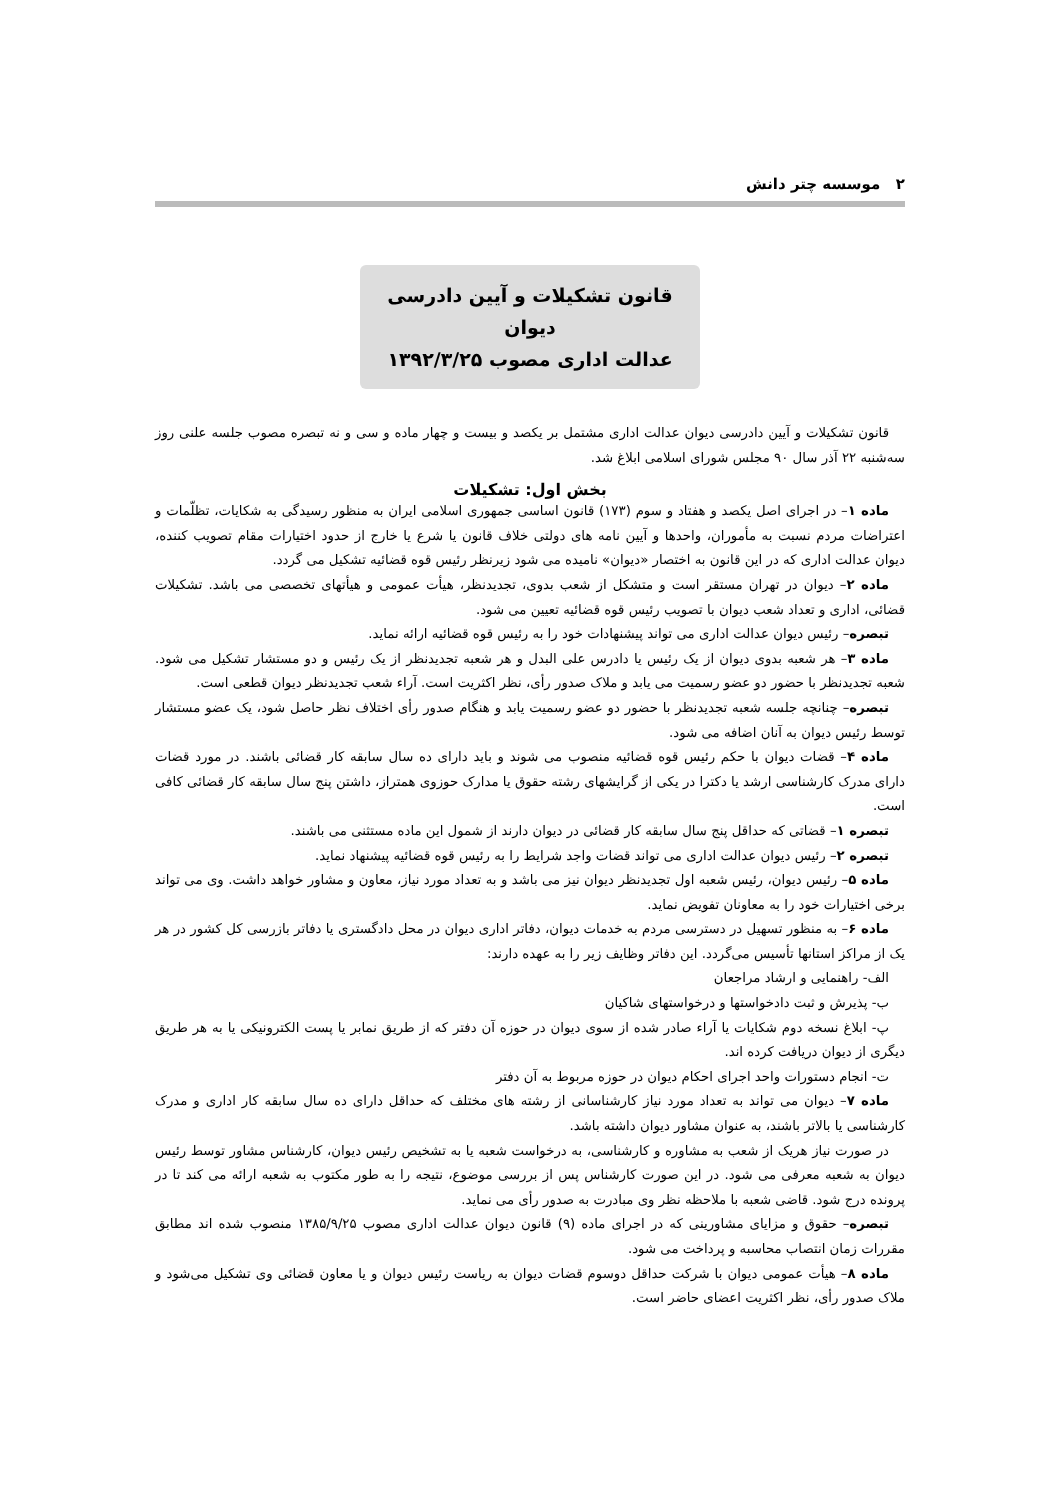۲ موسسه چتر دانش
قانون تشکیلات و آیین دادرسی دیوان
عدالت اداری مصوب ۱۳۹۲/۳/۲۵
قانون تشکیلات و آیین دادرسی دیوان عدالت اداری مشتمل بر یکصد و بیست و چهار ماده و سی و نه تبصره مصوب جلسه علنی روز سه‌شنبه ۲۲ آذر سال ۹۰ مجلس شورای اسلامی ابلاغ شد.
بخش اول: تشکیلات
ماده ۱– در اجرای اصل یکصد و هفتاد و سوم (۱۷۳) قانون اساسی جمهوری اسلامی ایران به منظور رسیدگی به شکایات، تظلّمات و اعتراضات مردم نسبت به مأموران، واحدها و آیین نامه های دولتی خلاف قانون یا شرع یا خارج از حدود اختیارات مقام تصویب کننده، دیوان عدالت اداری که در این قانون به اختصار «دیوان» نامیده می شود زیرنظر رئیس قوه قضائیه تشکیل می گردد.
ماده ۲– دیوان در تهران مستقر است و متشکل از شعب بدوی، تجدیدنظر، هیأت عمومی و هیأتهای تخصصی می باشد. تشکیلات قضائی، اداری و تعداد شعب دیوان با تصویب رئیس قوه قضائیه تعیین می شود.
تبصره– رئیس دیوان عدالت اداری می تواند پیشنهادات خود را به رئیس قوه قضائیه ارائه نماید.
ماده ۳– هر شعبه بدوی دیوان از یک رئیس یا دادرس علی البدل و هر شعبه تجدیدنظر از یک رئیس و دو مستشار تشکیل می شود. شعبه تجدیدنظر با حضور دو عضو رسمیت می یابد و ملاک صدور رأی، نظر اکثریت است. آراء شعب تجدیدنظر دیوان قطعی است.
تبصره– چنانچه جلسه شعبه تجدیدنظر با حضور دو عضو رسمیت یابد و هنگام صدور رأی اختلاف نظر حاصل شود، یک عضو مستشار توسط رئیس دیوان به آنان اضافه می شود.
ماده ۴– قضات دیوان با حکم رئیس قوه قضائیه منصوب می شوند و باید دارای ده سال سابقه کار قضائی باشند. در مورد قضات دارای مدرک کارشناسی ارشد یا دکترا در یکی از گرایشهای رشته حقوق یا مدارک حوزوی همتراز، داشتن پنج سال سابقه کار قضائی کافی است.
تبصره ۱– قضاتی که حداقل پنج سال سابقه کار قضائی در دیوان دارند از شمول این ماده مستثنی می باشند.
تبصره ۲– رئیس دیوان عدالت اداری می تواند قضات واجد شرایط را به رئیس قوه قضائیه پیشنهاد نماید.
ماده ۵– رئیس دیوان، رئیس شعبه اول تجدیدنظر دیوان نیز می باشد و به تعداد مورد نیاز، معاون و مشاور خواهد داشت. وی می تواند برخی اختیارات خود را به معاونان تفویض نماید.
ماده ۶– به منظور تسهیل در دسترسی مردم به خدمات دیوان، دفاتر اداری دیوان در محل دادگستری یا دفاتر بازرسی کل کشور در هر یک از مراکز استانها تأسیس می‌گردد. این دفاتر وظایف زیر را به عهده دارند:
الف- راهنمایی و ارشاد مراجعان
ب- پذیرش و ثبت دادخواستها و درخواستهای شاکیان
پ- ابلاغ نسخه دوم شکایات یا آراء صادر شده از سوی دیوان در حوزه آن دفتر که از طریق نمابر یا پست الکترونیکی یا به هر طریق دیگری از دیوان دریافت کرده اند.
ت- انجام دستورات واحد اجرای احکام دیوان در حوزه مربوط به آن دفتر
ماده ۷– دیوان می تواند به تعداد مورد نیاز کارشناسانی از رشته های مختلف که حداقل دارای ده سال سابقه کار اداری و مدرک کارشناسی یا بالاتر باشند، به عنوان مشاور دیوان داشته باشد.
در صورت نیاز هریک از شعب به مشاوره و کارشناسی، به درخواست شعبه یا به تشخیص رئیس دیوان، کارشناس مشاور توسط رئیس دیوان به شعبه معرفی می شود. در این صورت کارشناس پس از بررسی موضوع، نتیجه را به طور مکتوب به شعبه ارائه می کند تا در پرونده درج شود. قاضی شعبه با ملاحظه نظر وی مبادرت به صدور رأی می نماید.
تبصره– حقوق و مزایای مشاورینی که در اجرای ماده (۹) قانون دیوان عدالت اداری مصوب ۱۳۸۵/۹/۲۵ منصوب شده اند مطابق مقررات زمان انتصاب محاسبه و پرداخت می شود.
ماده ۸– هیأت عمومی دیوان با شرکت حداقل دوسوم قضات دیوان به ریاست رئیس دیوان و یا معاون قضائی وی تشکیل می‌شود و ملاک صدور رأی، نظر اکثریت اعضای حاضر است.